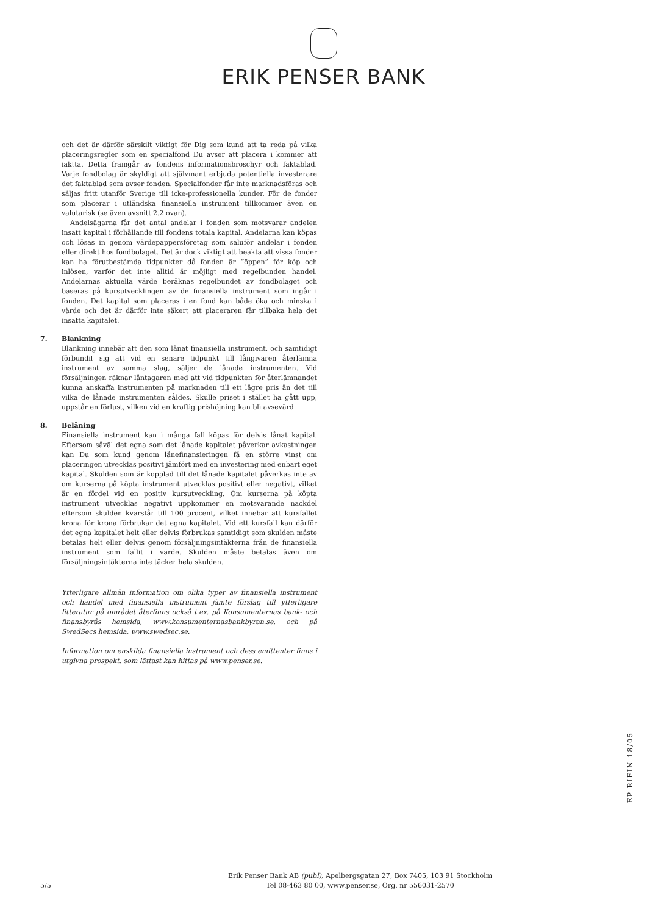ERIK PENSER BANK
och det är därför särskilt viktigt för Dig som kund att ta reda på vilka placeringsregler som en specialfond Du avser att placera i kommer att iaktta. Detta framgår av fondens informationsbroschyr och faktablad. Varje fondbolag är skyldigt att självmant erbjuda potentiella investerare det faktablad som avser fonden. Specialfonder får inte marknadsföras och säljas fritt utanför Sverige till icke-professionella kunder. För de fonder som placerar i utländska finansiella instrument tillkommer även en valutarisk (se även avsnitt 2.2 ovan).
Andelsägarna får det antal andelar i fonden som motsvarar andelen insatt kapital i förhållande till fondens totala kapital. Andelarna kan köpas och lösas in genom värdepappersföretag som saluför andelar i fonden eller direkt hos fondbolaget. Det är dock viktigt att beakta att vissa fonder kan ha förutbestämda tidpunkter då fonden är ”öppen” för köp och inlösen, varför det inte alltid är möjligt med regelbunden handel. Andelarnas aktuella värde beräknas regelbundet av fondbolaget och baseras på kursutvecklingen av de finansiella instrument som ingår i fonden. Det kapital som placeras i en fond kan både öka och minska i värde och det är därför inte säkert att placeraren får tillbaka hela det insatta kapitalet.
7. Blankning
Blankning innebär att den som lånat finansiella instrument, och samtidigt förbundit sig att vid en senare tidpunkt till långivaren återlämna instrument av samma slag, säljer de lånade instrumenten. Vid försäljningen räknar låntagaren med att vid tidpunkten för återlämnandet kunna anskaffa instrumenten på marknaden till ett lägre pris än det till vilka de lånade instrumenten såldes. Skulle priset i stället ha gått upp, uppstår en förlust, vilken vid en kraftig prishöjning kan bli avsevärd.
8. Belåning
Finansiella instrument kan i många fall köpas för delvis lånat kapital. Eftersom såväl det egna som det lånade kapitalet påverkar avkastningen kan Du som kund genom lånefinansieringen få en större vinst om placeringen utvecklas positivt jämfört med en investering med enbart eget kapital. Skulden som är kopplad till det lånade kapitalet påverkas inte av om kurserna på köpta instrument utvecklas positivt eller negativt, vilket är en fördel vid en positiv kursutveckling. Om kurserna på köpta instrument utvecklas negativt uppkommer en motsvarande nackdel eftersom skulden kvarstår till 100 procent, vilket innebär att kursfallet krona för krona förbrukar det egna kapitalet. Vid ett kursfall kan därför det egna kapitalet helt eller delvis förbrukas samtidigt som skulden måste betalas helt eller delvis genom försäljningsintäkterna från de finansiella instrument som fallit i värde. Skulden måste betalas även om försäljningsintäkterna inte täcker hela skulden.
Ytterligare allmän information om olika typer av finansiella instrument och handel med finansiella instrument jämte förslag till ytterligare litteratur på området återfinns också t.ex. på Konsumenternas bank- och finansbyrås hemsida, www.konsumenternasbankbyran.se, och på SwedSecs hemsida, www.swedsec.se.
Information om enskilda finansiella instrument och dess emittenter finns i utgivna prospekt, som lättast kan hittas på www.penser.se.
EP RIFIN 18/05
5/5
Erik Penser Bank AB (publ), Apelbergsgatan 27, Box 7405, 103 91 Stockholm
Tel 08-463 80 00, www.penser.se, Org. nr 556031-2570